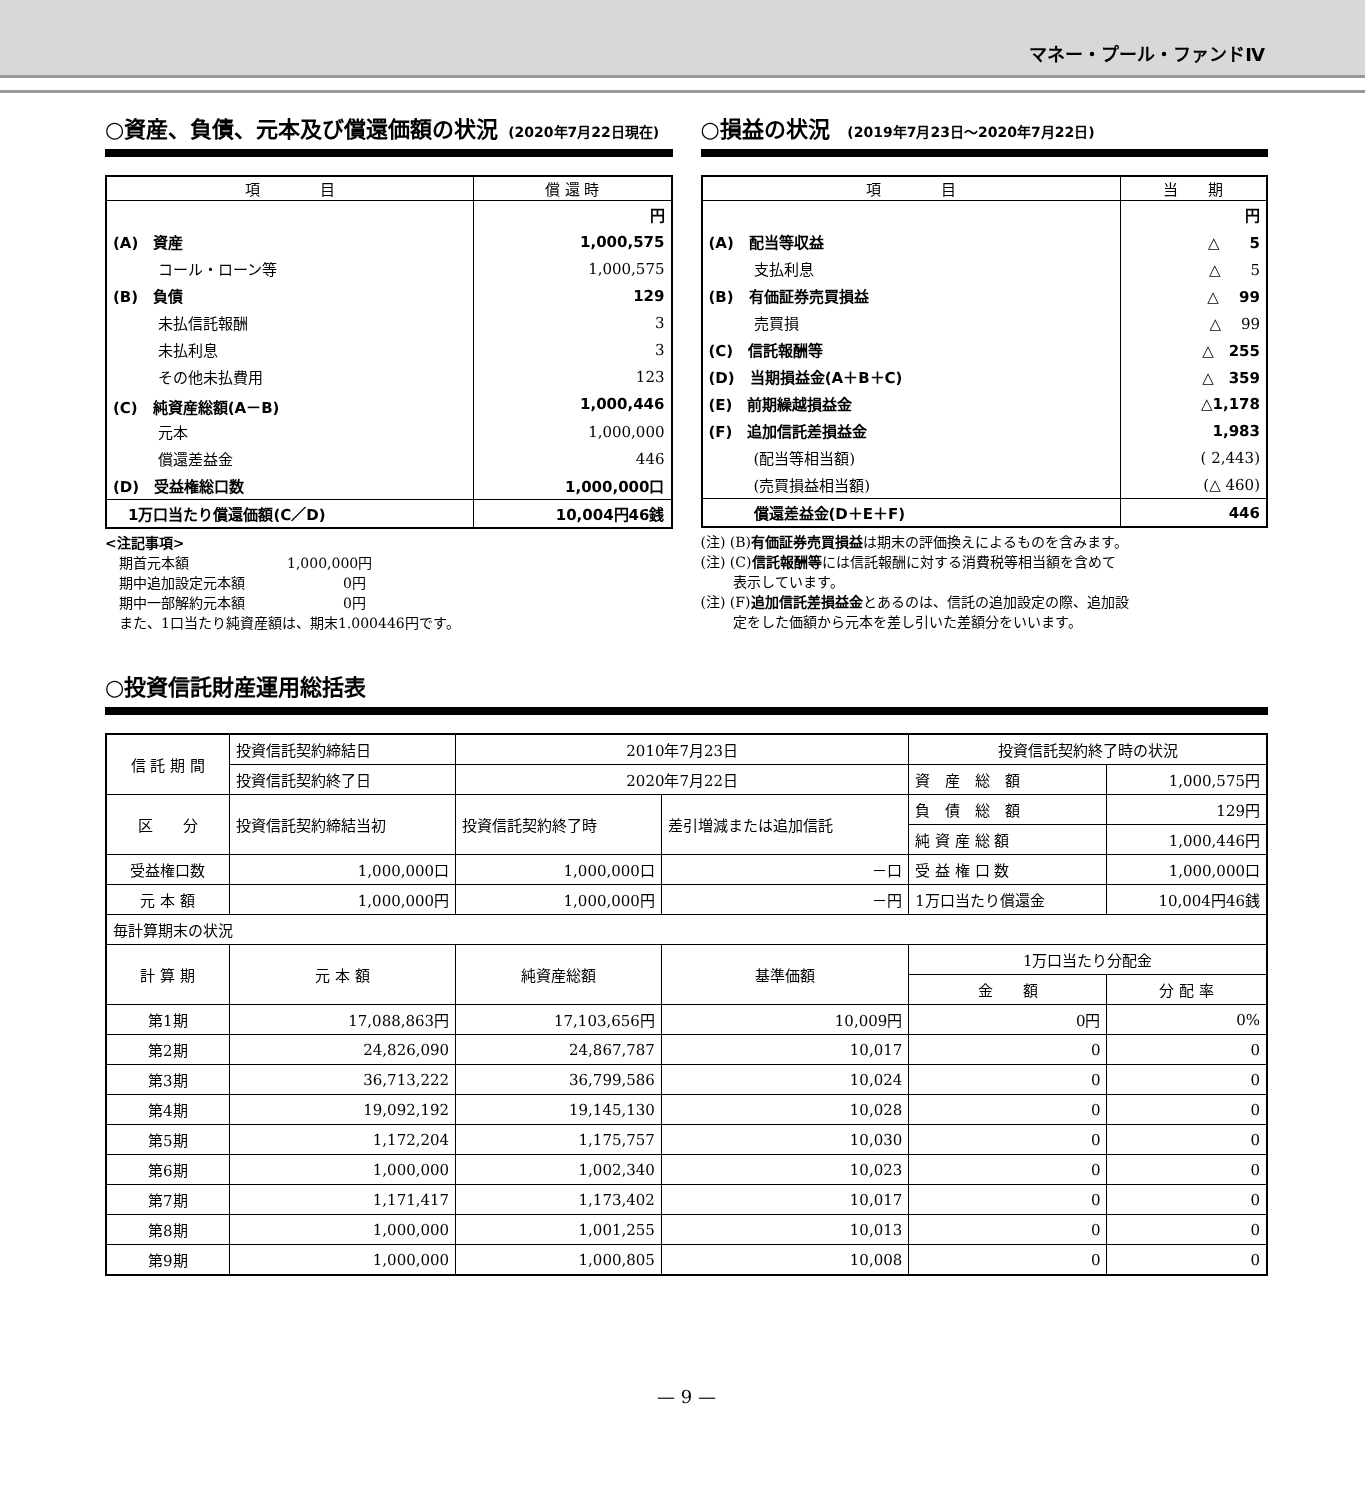マネー・プール・ファンドⅣ
○資産、負債、元本及び償還価額の状況 (2020年7月22日現在)
| 項 目 | 償 還 時 |
| --- | --- |
| | 円 |
| (A) 資産 | 1,000,575 |
| コール・ローン等 | 1,000,575 |
| (B) 負債 | 129 |
| 未払信託報酬 | 3 |
| 未払利息 | 3 |
| その他未払費用 | 123 |
| (C) 純資産総額(A－B) | 1,000,446 |
| 元本 | 1,000,000 |
| 償還差益金 | 446 |
| (D) 受益権総口数 | 1,000,000口 |
| 1万口当たり償還価額(C／D) | 10,004円46銭 |
<注記事項>
　期首元本額　　　　　　　1,000,000円
　期中追加設定元本額　　　　　　　0円
　期中一部解約元本額　　　　　　　0円
　また、1口当たり純資産額は、期末1.000446円です。
○損益の状況 (2019年7月23日～2020年7月22日)
| 項 目 | 当 期 |
| --- | --- |
| | 円 |
| (A) 配当等収益 | △ 5 |
| 支払利息 | △ 5 |
| (B) 有価証券売買損益 | △ 99 |
| 売買損 | △ 99 |
| (C) 信託報酬等 | △ 255 |
| (D) 当期損益金(A＋B＋C) | △ 359 |
| (E) 前期繰越損益金 | △1,178 |
| (F) 追加信託差損益金 | 1,983 |
| (配当等相当額) | ( 2,443) |
| (売買損益相当額) | (△ 460) |
| 償還差益金(D＋E＋F) | 446 |
(注) (B)有価証券売買損益は期末の評価換えによるものを含みます。
(注) (C)信託報酬等には信託報酬に対する消費税等相当額を含めて
　　 表示しています。
(注) (F)追加信託差損益金とあるのは、信託の追加設定の際、追加設
　　 定をした価額から元本を差し引いた差額分をいいます。
○投資信託財産運用総括表
| 信 託 期 間 | 投資信託契約締結日 | 2010年7月23日 | | 投資信託契約終了時の状況 | |
| | 投資信託契約終了日 | 2020年7月22日 | | 資 産 総 額 | 1,000,575円 |
| 区 分 | 投資信託契約締結当初 | 投資信託契約終了時 | 差引増減または追加信託 | 負 債 総 額 | 129円 |
| | | | | 純 資 産 総 額 | 1,000,446円 |
| 受益権口数 | 1,000,000口 | 1,000,000口 | －口 | 受 益 権 口 数 | 1,000,000口 |
| 元 本 額 | 1,000,000円 | 1,000,000円 | －円 | 1万口当たり償還金 | 10,004円46銭 |
| 毎計算期末の状況 | | | | | |
| 計 算 期 | 元 本 額 | 純資産総額 | 基準価額 | 1万口当たり分配金 | |
| | | | | 金 額 | 分 配 率 |
| 第1期 | 17,088,863円 | 17,103,656円 | 10,009円 | 0円 | 0% |
| 第2期 | 24,826,090 | 24,867,787 | 10,017 | 0 | 0 |
| 第3期 | 36,713,222 | 36,799,586 | 10,024 | 0 | 0 |
| 第4期 | 19,092,192 | 19,145,130 | 10,028 | 0 | 0 |
| 第5期 | 1,172,204 | 1,175,757 | 10,030 | 0 | 0 |
| 第6期 | 1,000,000 | 1,002,340 | 10,023 | 0 | 0 |
| 第7期 | 1,171,417 | 1,173,402 | 10,017 | 0 | 0 |
| 第8期 | 1,000,000 | 1,001,255 | 10,013 | 0 | 0 |
| 第9期 | 1,000,000 | 1,000,805 | 10,008 | 0 | 0 |
— 9 —